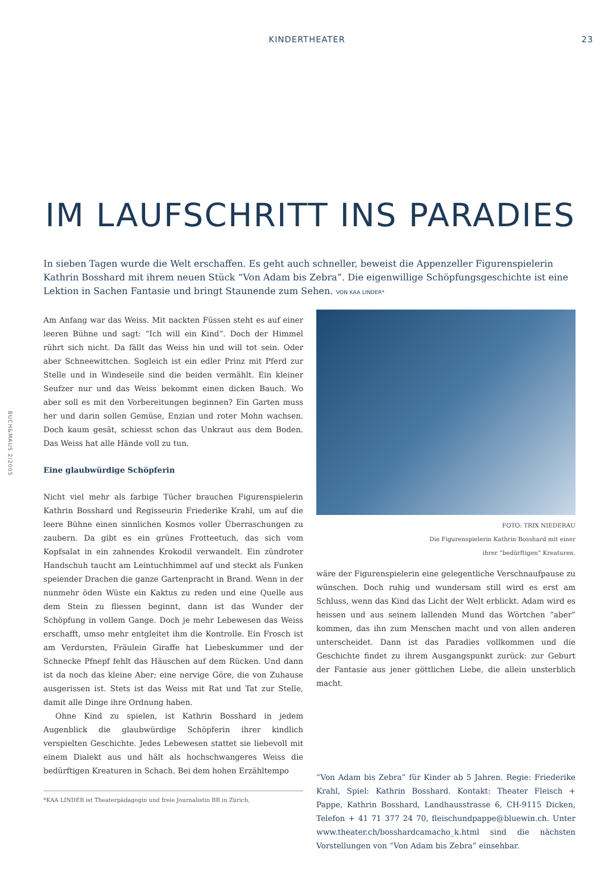KINDERTHEATER 23
BUCH&MAUS 2/2005
IM LAUFSCHRITT INS PARADIES
In sieben Tagen wurde die Welt erschaffen. Es geht auch schneller, beweist die Appenzeller Figurenspielerin Kathrin Bosshard mit ihrem neuen Stück “Von Adam bis Zebra”. Die eigenwillige Schöpfungsgeschichte ist eine Lektion in Sachen Fantasie und bringt Staunende zum Sehen. VON KAA LINDER*
Am Anfang war das Weiss. Mit nackten Füssen steht es auf einer leeren Bühne und sagt: “Ich will ein Kind”. Doch der Himmel rührt sich nicht. Da fällt das Weiss hin und will tot sein. Oder aber Schneewittchen. Sogleich ist ein edler Prinz mit Pferd zur Stelle und in Windeseile sind die beiden vermählt. Ein kleiner Seufzer nur und das Weiss bekommt einen dicken Bauch. Wo aber soll es mit den Vorbereitungen beginnen? Ein Garten muss her und darin sollen Gemüse, Enzian und roter Mohn wachsen. Doch kaum gesät, schiesst schon das Unkraut aus dem Boden. Das Weiss hat alle Hände voll zu tun.
Eine glaubwürdige Schöpferin
Nicht viel mehr als farbige Tücher brauchen Figurenspielerin Kathrin Bosshard und Regisseurin Friederike Krahl, um auf die leere Bühne einen sinnlichen Kosmos voller Überraschungen zu zaubern. Da gibt es ein grünes Frotteetuch, das sich vom Kopfsalat in ein zahnendes Krokodil verwandelt. Ein zündroter Handschuh taucht am Leintuchhimmel auf und steckt als Funken speiender Drachen die ganze Gartenpracht in Brand. Wenn in der nunmehr öden Wüste ein Kaktus zu reden und eine Quelle aus dem Stein zu fliessen beginnt, dann ist das Wunder der Schöpfung in vollem Gange. Doch je mehr Lebewesen das Weiss erschafft, umso mehr entgleitet ihm die Kontrolle. Ein Frosch ist am Verdursten, Fräulein Giraffe hat Liebeskummer und der Schnecke Pfnepf fehlt das Häuschen auf dem Rücken. Und dann ist da noch das kleine Aber; eine nervige Göre, die von Zuhause ausgerissen ist. Stets ist das Weiss mit Rat und Tat zur Stelle, damit alle Dinge ihre Ordnung haben.
Ohne Kind zu spielen, ist Kathrin Bosshard in jedem Augenblick die glaubwürdige Schöpferin ihrer kindlich verspielten Geschichte. Jedes Lebewesen stattet sie liebevoll mit einem Dialekt aus und hält als hochschwangeres Weiss die bedürftigen Kreaturen in Schach. Bei dem hohen Erzähltempo
*KAA LINDER ist Theaterpädagogin und freie Journalistin BR in Zürich.
FOTO: TRIX NIEDERAU
Die Figurenspielerin Kathrin Bosshard mit einer
ihrer “bedürftigen” Kreaturen.
wäre der Figurenspielerin eine gelegentliche Verschnaufpause zu wünschen. Doch ruhig und wundersam still wird es erst am Schluss, wenn das Kind das Licht der Welt erblickt. Adam wird es heissen und aus seinem lallenden Mund das Wörtchen “aber” kommen, das ihn zum Menschen macht und von allen anderen unterscheidet. Dann ist das Paradies vollkommen und die Geschichte findet zu ihrem Ausgangspunkt zurück: zur Geburt der Fantasie aus jener göttlichen Liebe, die allein unsterblich macht.
“Von Adam bis Zebra” für Kinder ab 5 Jahren. Regie: Friederike Krahl, Spiel: Kathrin Bosshard. Kontakt: Theater Fleisch + Pappe, Kathrin Bosshard, Landhausstrasse 6, CH-9115 Dicken, Telefon + 41 71 377 24 70, fleischundpappe@bluewin.ch. Unter www.theater.ch/bosshardcamacho_k.html sind die nächsten Vorstellungen von “Von Adam bis Zebra” einsehbar.